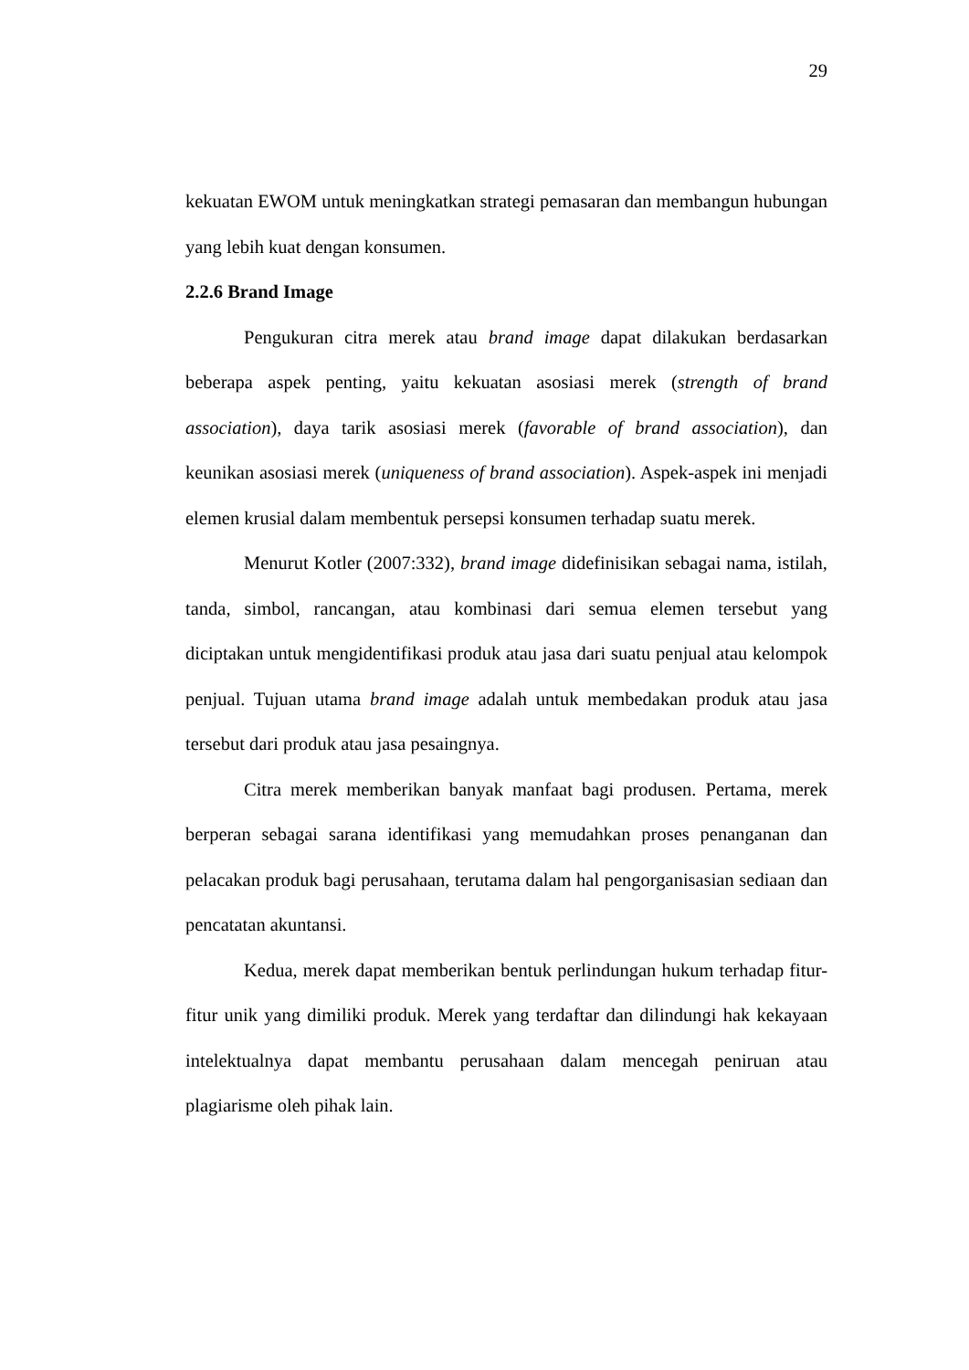29
kekuatan EWOM untuk meningkatkan strategi pemasaran dan membangun hubungan yang lebih kuat dengan konsumen.
2.2.6 Brand Image
Pengukuran citra merek atau brand image dapat dilakukan berdasarkan beberapa aspek penting, yaitu kekuatan asosiasi merek (strength of brand association), daya tarik asosiasi merek (favorable of brand association), dan keunikan asosiasi merek (uniqueness of brand association). Aspek-aspek ini menjadi elemen krusial dalam membentuk persepsi konsumen terhadap suatu merek.
Menurut Kotler (2007:332), brand image didefinisikan sebagai nama, istilah, tanda, simbol, rancangan, atau kombinasi dari semua elemen tersebut yang diciptakan untuk mengidentifikasi produk atau jasa dari suatu penjual atau kelompok penjual. Tujuan utama brand image adalah untuk membedakan produk atau jasa tersebut dari produk atau jasa pesaingnya.
Citra merek memberikan banyak manfaat bagi produsen. Pertama, merek berperan sebagai sarana identifikasi yang memudahkan proses penanganan dan pelacakan produk bagi perusahaan, terutama dalam hal pengorganisasian sediaan dan pencatatan akuntansi.
Kedua, merek dapat memberikan bentuk perlindungan hukum terhadap fitur-fitur unik yang dimiliki produk. Merek yang terdaftar dan dilindungi hak kekayaan intelektualnya dapat membantu perusahaan dalam mencegah peniruan atau plagiarisme oleh pihak lain.